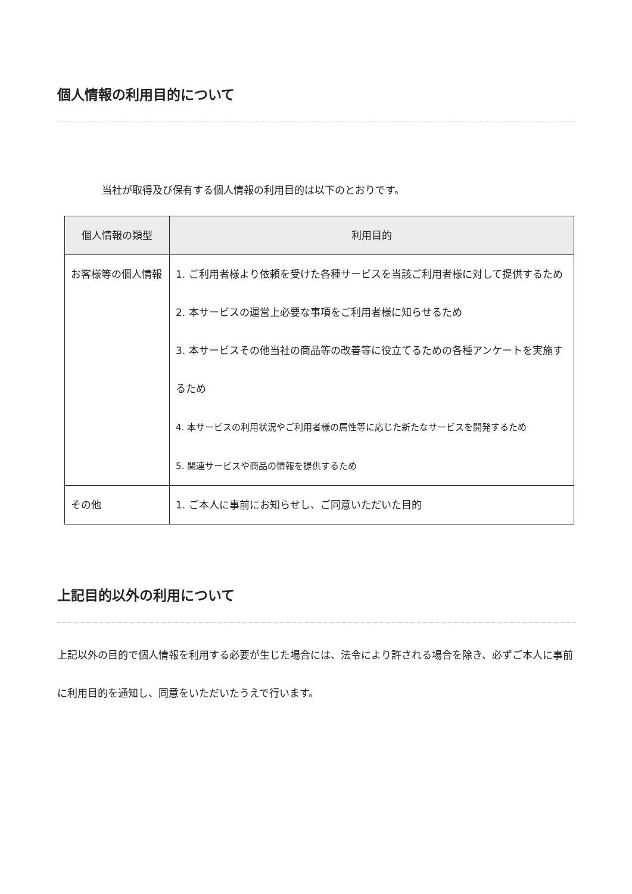個人情報の利用目的について
当社が取得及び保有する個人情報の利用目的は以下のとおりです。
| 個人情報の類型 | 利用目的 |
| --- | --- |
| お客様等の個人情報 | 1. ご利用者様より依頼を受けた各種サービスを当該ご利用者様に対して提供するため 2. 本サービスの運営上必要な事項をご利用者様に知らせるため 3. 本サービスその他当社の商品等の改善等に役立てるための各種アンケートを実施するため 4. 本サービスの利用状況やご利用者様の属性等に応じた新たなサービスを開発するため 5. 関連サービスや商品の情報を提供するため |
| その他 | 1. ご本人に事前にお知らせし、ご同意いただいた目的 |
上記目的以外の利用について
上記以外の目的で個人情報を利用する必要が生じた場合には、法令により許される場合を除き、必ずご本人に事前に利用目的を通知し、同意をいただいたうえで行います。